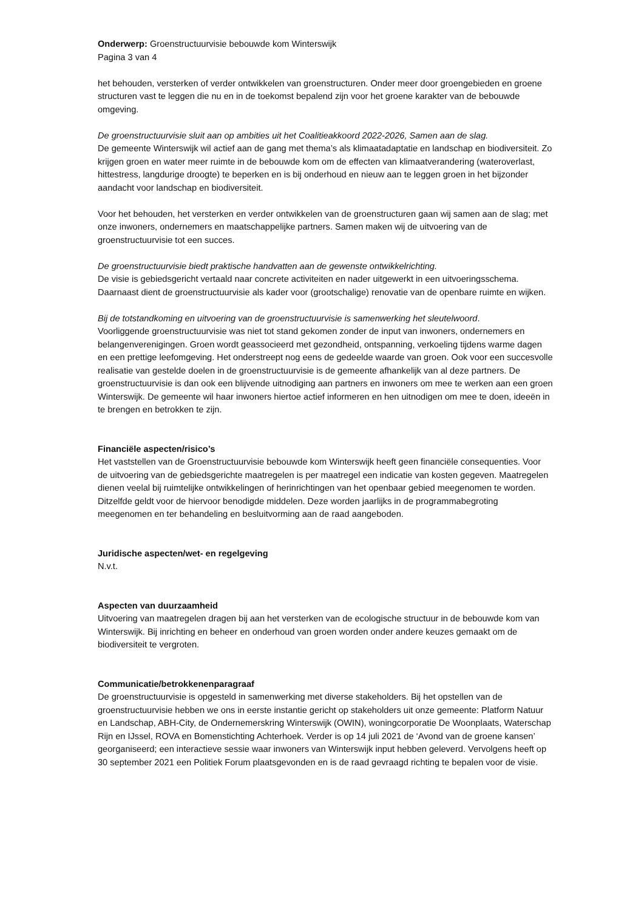Onderwerp: Groenstructuurvisie bebouwde kom Winterswijk
Pagina 3 van 4
het behouden, versterken of verder ontwikkelen van groenstructuren. Onder meer door groengebieden en groene structuren vast te leggen die nu en in de toekomst bepalend zijn voor het groene karakter van de bebouwde omgeving.
De groenstructuurvisie sluit aan op ambities uit het Coalitieakkoord 2022-2026, Samen aan de slag.
De gemeente Winterswijk wil actief aan de gang met thema’s als klimaatadaptatie en landschap en biodiversiteit. Zo krijgen groen en water meer ruimte in de bebouwde kom om de effecten van klimaatverandering (wateroverlast, hittestress, langdurige droogte) te beperken en is bij onderhoud en nieuw aan te leggen groen in het bijzonder aandacht voor landschap en biodiversiteit.
Voor het behouden, het versterken en verder ontwikkelen van de groenstructuren gaan wij samen aan de slag; met onze inwoners, ondernemers en maatschappelijke partners. Samen maken wij de uitvoering van de groenstructuurvisie tot een succes.
De groenstructuurvisie biedt praktische handvatten aan de gewenste ontwikkelrichting.
De visie is gebiedsgericht vertaald naar concrete activiteiten en nader uitgewerkt in een uitvoeringsschema. Daarnaast dient de groenstructuurvisie als kader voor (grootschalige) renovatie van de openbare ruimte en wijken.
Bij de totstandkoming en uitvoering van de groenstructuurvisie is samenwerking het sleutelwoord.
Voorliggende groenstructuurvisie was niet tot stand gekomen zonder de input van inwoners, ondernemers en belangenverenigingen. Groen wordt geassocieerd met gezondheid, ontspanning, verkoeling tijdens warme dagen en een prettige leefomgeving. Het onderstreept nog eens de gedeelde waarde van groen. Ook voor een succesvolle realisatie van gestelde doelen in de groenstructuurvisie is de gemeente afhankelijk van al deze partners. De groenstructuurvisie is dan ook een blijvende uitnodiging aan partners en inwoners om mee te werken aan een groen Winterswijk. De gemeente wil haar inwoners hiertoe actief informeren en hen uitnodigen om mee te doen, ideeën in te brengen en betrokken te zijn.
Financiële aspecten/risico’s
Het vaststellen van de Groenstructuurvisie bebouwde kom Winterswijk heeft geen financiële consequenties. Voor de uitvoering van de gebiedsgerichte maatregelen is per maatregel een indicatie van kosten gegeven. Maatregelen dienen veelal bij ruimtelijke ontwikkelingen of herinrichtingen van het openbaar gebied meegenomen te worden. Ditzelfde geldt voor de hiervoor benodigde middelen. Deze worden jaarlijks in de programmabegroting meegenomen en ter behandeling en besluitvorming aan de raad aangeboden.
Juridische aspecten/wet- en regelgeving
N.v.t.
Aspecten van duurzaamheid
Uitvoering van maatregelen dragen bij aan het versterken van de ecologische structuur in de bebouwde kom van Winterswijk. Bij inrichting en beheer en onderhoud van groen worden onder andere keuzes gemaakt om de biodiversiteit te vergroten.
Communicatie/betrokkenenparagraaf
De groenstructuurvisie is opgesteld in samenwerking met diverse stakeholders. Bij het opstellen van de groenstructuurvisie hebben we ons in eerste instantie gericht op stakeholders uit onze gemeente: Platform Natuur en Landschap, ABH-City, de Ondernemerskring Winterswijk (OWIN), woningcorporatie De Woonplaats, Waterschap Rijn en IJssel, ROVA en Bomenstichting Achterhoek. Verder is op 14 juli 2021 de ‘Avond van de groene kansen’ georganiseerd; een interactieve sessie waar inwoners van Winterswijk input hebben geleverd. Vervolgens heeft op 30 september 2021 een Politiek Forum plaatsgevonden en is de raad gevraagd richting te bepalen voor de visie.